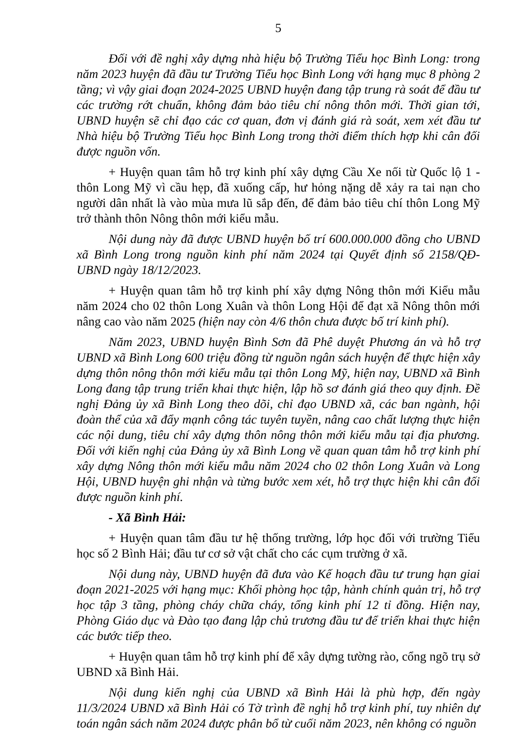5
Đối với đề nghị xây dựng nhà hiệu bộ Trường Tiểu học Bình Long: trong năm 2023 huyện đã đầu tư Trường Tiểu học Bình Long với hạng mục 8 phòng 2 tầng; vì vậy giai đoạn 2024-2025 UBND huyện đang tập trung rà soát để đầu tư các trường rớt chuẩn, không đảm bảo tiêu chí nông thôn mới. Thời gian tới, UBND huyện sẽ chỉ đạo các cơ quan, đơn vị đánh giá rà soát, xem xét đầu tư Nhà hiệu bộ Trường Tiểu học Bình Long trong thời điểm thích hợp khi cân đối được nguồn vốn.
+ Huyện quan tâm hỗ trợ kinh phí xây dựng Cầu Xe nối từ Quốc lộ 1 - thôn Long Mỹ vì cầu hẹp, đã xuống cấp, hư hỏng nặng dễ xảy ra tai nạn cho người dân nhất là vào mùa mưa lũ sắp đến, để đảm bảo tiêu chí thôn Long Mỹ trở thành thôn Nông thôn mới kiểu mẫu.
Nội dung này đã được UBND huyện bố trí 600.000.000 đồng cho UBND xã Bình Long trong nguồn kinh phí năm 2024 tại Quyết định số 2158/QĐ-UBND ngày 18/12/2023.
+ Huyện quan tâm hỗ trợ kinh phí xây dựng Nông thôn mới Kiểu mẫu năm 2024 cho 02 thôn Long Xuân và thôn Long Hội để đạt xã Nông thôn mới nâng cao vào năm 2025 (hiện nay còn 4/6 thôn chưa được bố trí kinh phí).
Năm 2023, UBND huyện Bình Sơn đã Phê duyệt Phương án và hỗ trợ UBND xã Bình Long 600 triệu đồng từ nguồn ngân sách huyện để thực hiện xây dựng thôn nông thôn mới kiểu mẫu tại thôn Long Mỹ, hiện nay, UBND xã Bình Long đang tập trung triển khai thực hiện, lập hồ sơ đánh giá theo quy định. Đề nghị Đảng ủy xã Bình Long theo dõi, chỉ đạo UBND xã, các ban ngành, hội đoàn thể của xã đẩy mạnh công tác tuyên tuyền, nâng cao chất lượng thực hiện các nội dung, tiêu chí xây dựng thôn nông thôn mới kiểu mẫu tại địa phương. Đối với kiến nghị của Đảng ủy xã Bình Long về quan quan tâm hỗ trợ kinh phí xây dựng Nông thôn mới kiểu mẫu năm 2024 cho 02 thôn Long Xuân và Long Hội, UBND huyện ghi nhận và từng bước xem xét, hỗ trợ thực hiện khi cân đối được nguồn kinh phí.
- Xã Bình Hải:
+ Huyện quan tâm đầu tư hệ thống trường, lớp học đối với trường Tiểu học số 2 Bình Hải; đầu tư cơ sở vật chất cho các cụm trường ở xã.
Nội dung này, UBND huyện đã đưa vào Kế hoạch đầu tư trung hạn giai đoạn 2021-2025 với hạng mục: Khối phòng học tập, hành chính quản trị, hỗ trợ học tập 3 tầng, phòng cháy chữa cháy, tổng kinh phí 12 tỉ đồng. Hiện nay, Phòng Giáo dục và Đào tạo đang lập chủ trương đầu tư để triển khai thực hiện các bước tiếp theo.
+ Huyện quan tâm hỗ trợ kinh phí để xây dựng tường rào, cổng ngõ trụ sở UBND xã Bình Hải.
Nội dung kiến nghị của UBND xã Bình Hải là phù hợp, đến ngày 11/3/2024 UBND xã Bình Hải có Tờ trình đề nghị hỗ trợ kinh phí, tuy nhiên dự toán ngân sách năm 2024 được phân bổ từ cuối năm 2023, nên không có nguồn